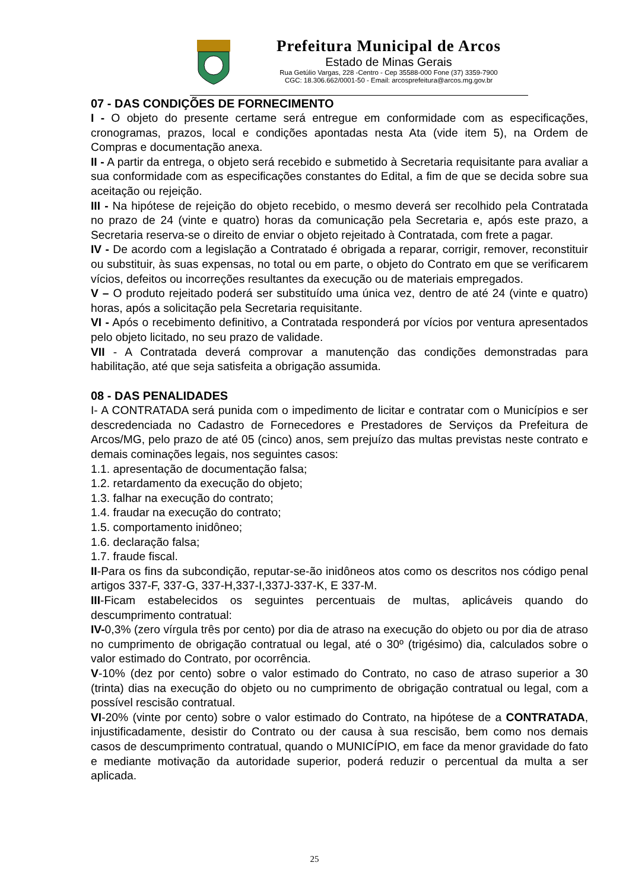Prefeitura Municipal de Arcos
Estado de Minas Gerais
Rua Getúlio Vargas, 228 -Centro - Cep 35588-000 Fone (37) 3359-7900
CGC: 18.306.662/0001-50 - Email: arcosprefeitura@arcos.mg.gov.br
07 - DAS CONDIÇÕES DE FORNECIMENTO
I - O objeto do presente certame será entregue em conformidade com as especificações, cronogramas, prazos, local e condições apontadas nesta Ata (vide item 5), na Ordem de Compras e documentação anexa.
II - A partir da entrega, o objeto será recebido e submetido à Secretaria requisitante para avaliar a sua conformidade com as especificações constantes do Edital, a fim de que se decida sobre sua aceitação ou rejeição.
III - Na hipótese de rejeição do objeto recebido, o mesmo deverá ser recolhido pela Contratada no prazo de 24 (vinte e quatro) horas da comunicação pela Secretaria e, após este prazo, a Secretaria reserva-se o direito de enviar o objeto rejeitado à Contratada, com frete a pagar.
IV - De acordo com a legislação a Contratado é obrigada a reparar, corrigir, remover, reconstituir ou substituir, às suas expensas, no total ou em parte, o objeto do Contrato em que se verificarem vícios, defeitos ou incorreções resultantes da execução ou de materiais empregados.
V – O produto rejeitado poderá ser substituído uma única vez, dentro de até 24 (vinte e quatro) horas, após a solicitação pela Secretaria requisitante.
VI - Após o recebimento definitivo, a Contratada responderá por vícios por ventura apresentados pelo objeto licitado, no seu prazo de validade.
VII - A Contratada deverá comprovar a manutenção das condições demonstradas para habilitação, até que seja satisfeita a obrigação assumida.
08 - DAS PENALIDADES
I- A CONTRATADA será punida com o impedimento de licitar e contratar com o Municípios e ser descredenciada no Cadastro de Fornecedores e Prestadores de Serviços da Prefeitura de Arcos/MG, pelo prazo de até 05 (cinco) anos, sem prejuízo das multas previstas neste contrato e demais cominações legais, nos seguintes casos:
1.1. apresentação de documentação falsa;
1.2. retardamento da execução do objeto;
1.3. falhar na execução do contrato;
1.4. fraudar na execução do contrato;
1.5. comportamento inidôneo;
1.6. declaração falsa;
1.7. fraude fiscal.
II-Para os fins da subcondição, reputar-se-ão inidôneos atos como os descritos nos código penal artigos 337-F, 337-G, 337-H,337-I,337J-337-K, E 337-M.
III-Ficam estabelecidos os seguintes percentuais de multas, aplicáveis quando do descumprimento contratual:
IV-0,3% (zero vírgula três por cento) por dia de atraso na execução do objeto ou por dia de atraso no cumprimento de obrigação contratual ou legal, até o 30º (trigésimo) dia, calculados sobre o valor estimado do Contrato, por ocorrência.
V-10% (dez por cento) sobre o valor estimado do Contrato, no caso de atraso superior a 30 (trinta) dias na execução do objeto ou no cumprimento de obrigação contratual ou legal, com a possível rescisão contratual.
VI-20% (vinte por cento) sobre o valor estimado do Contrato, na hipótese de a CONTRATADA, injustificadamente, desistir do Contrato ou der causa à sua rescisão, bem como nos demais casos de descumprimento contratual, quando o MUNICÍPIO, em face da menor gravidade do fato e mediante motivação da autoridade superior, poderá reduzir o percentual da multa a ser aplicada.
25